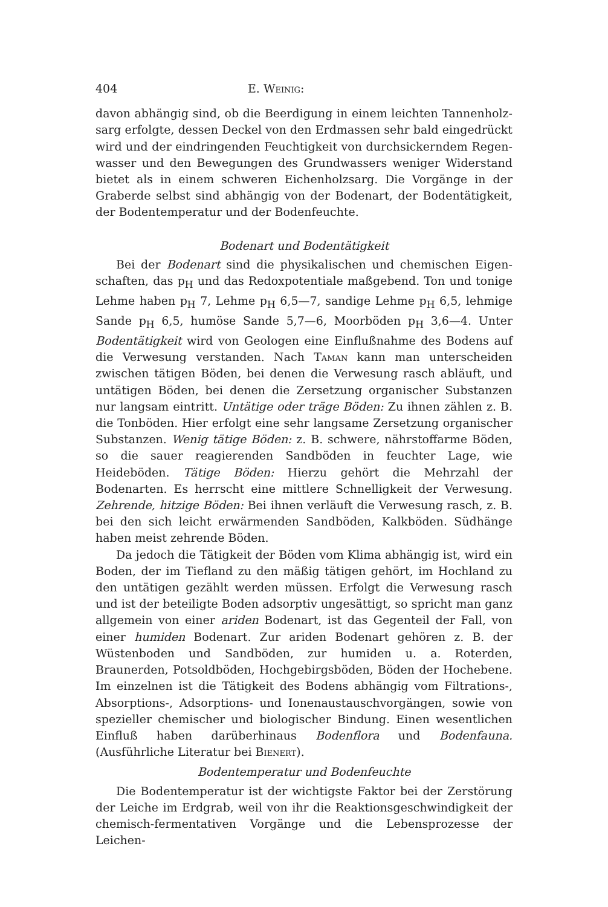404 E. Weinig:
davon abhängig sind, ob die Beerdigung in einem leichten Tannenholz­sarg erfolgte, dessen Deckel von den Erdmassen sehr bald eingedrückt wird und der eindringenden Feuchtigkeit von durchsickerndem Regen­wasser und den Bewegungen des Grundwassers weniger Widerstand bietet als in einem schweren Eichenholzsarg. Die Vorgänge in der Graberde selbst sind abhängig von der Bodenart, der Bodentätigkeit, der Bodentemperatur und der Bodenfeuchte.
Bodenart und Bodentätigkeit
Bei der Bodenart sind die physikalischen und chemischen Eigen­schaften, das p<sub>H</sub> und das Redoxpotentiale maßgebend. Ton und tonige Lehme haben p<sub>H</sub> 7, Lehme p<sub>H</sub> 6,5—7, sandige Lehme p<sub>H</sub> 6,5, lehmige Sande p<sub>H</sub> 6,5, humöse Sande 5,7—6, Moorböden p<sub>H</sub> 3,6—4. Unter Bodentätigkeit wird von Geologen eine Einflußnahme des Bodens auf die Verwesung verstanden. Nach Taman kann man unterscheiden zwischen tätigen Böden, bei denen die Verwesung rasch abläuft, und untätigen Böden, bei denen die Zersetzung organischer Substanzen nur langsam eintritt. Untätige oder träge Böden: Zu ihnen zählen z. B. die Tonböden. Hier erfolgt eine sehr langsame Zersetzung organischer Sub­stanzen. Wenig tätige Böden: z. B. schwere, nährstoffarme Böden, so die sauer reagierenden Sandböden in feuchter Lage, wie Heideböden. Tätige Böden: Hierzu gehört die Mehrzahl der Bodenarten. Es herrscht eine mittlere Schnelligkeit der Verwesung. Zehrende, hitzige Böden: Bei ihnen verläuft die Verwesung rasch, z. B. bei den sich leicht erwärmen­den Sandböden, Kalkböden. Südhänge haben meist zehrende Böden.
Da jedoch die Tätigkeit der Böden vom Klima abhängig ist, wird ein Boden, der im Tiefland zu den mäßig tätigen gehört, im Hochland zu den untätigen gezählt werden müssen. Erfolgt die Verwesung rasch und ist der beteiligte Boden adsorptiv ungesättigt, so spricht man ganz allgemein von einer ariden Bodenart, ist das Gegenteil der Fall, von einer humiden Bodenart. Zur ariden Bodenart gehören z. B. der Wüsten­boden und Sandböden, zur humiden u. a. Roterden, Braunerden, Pot­soldböden, Hochgebirgsböden, Böden der Hochebene. Im einzelnen ist die Tätigkeit des Bodens abhängig vom Filtrations-, Absorptions-, Adsorptions- und Ionenaustauschvorgängen, sowie von spezieller chemi­scher und biologischer Bindung. Einen wesentlichen Einfluß haben darüberhinaus Bodenflora und Bodenfauna. (Ausführliche Literatur bei Bienert).
Bodentemperatur und Bodenfeuchte
Die Bodentemperatur ist der wichtigste Faktor bei der Zerstörung der Leiche im Erdgrab, weil von ihr die Reaktionsgeschwindigkeit der chemisch-fermentativen Vorgänge und die Lebensprozesse der Leichen-